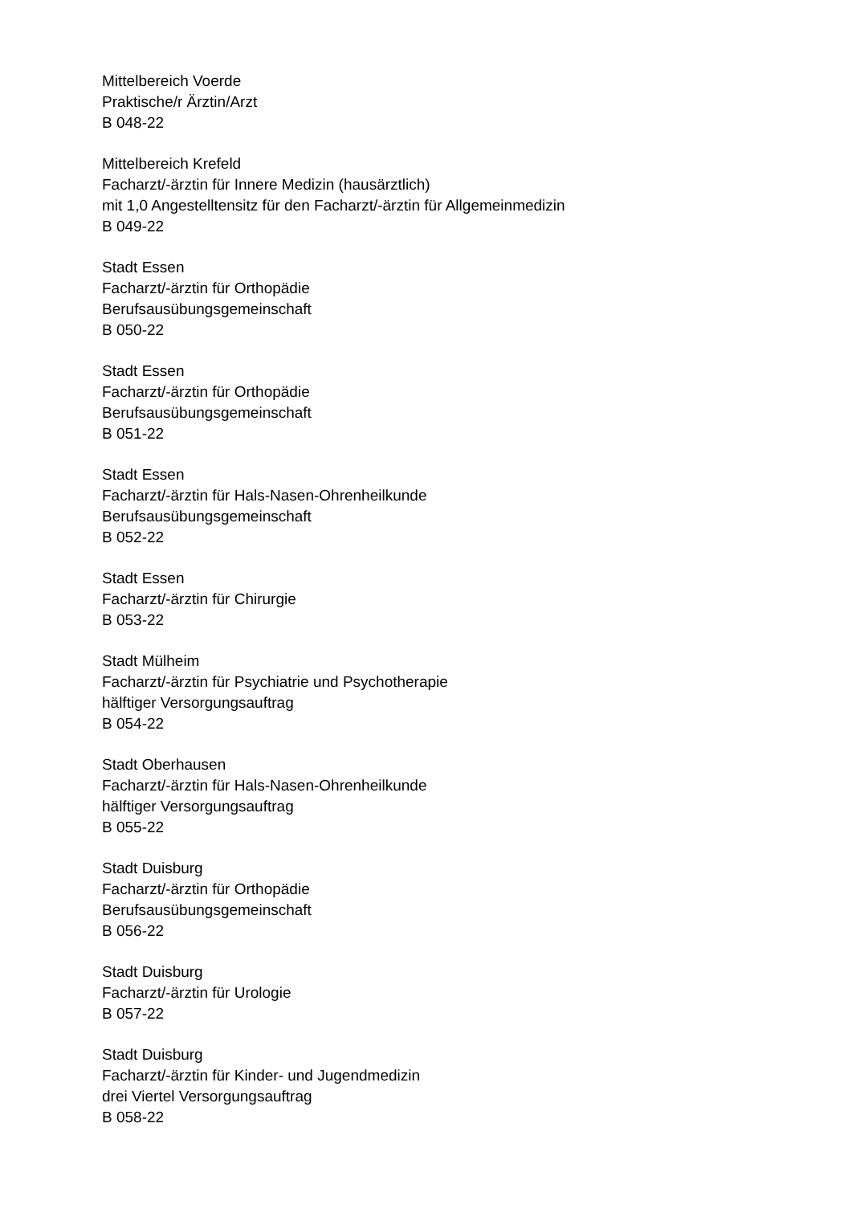Mittelbereich Voerde
Praktische/r Ärztin/Arzt
B 048-22
Mittelbereich Krefeld
Facharzt/-ärztin für Innere Medizin (hausärztlich)
mit 1,0 Angestelltensitz für den Facharzt/-ärztin für Allgemeinmedizin
B 049-22
Stadt Essen
Facharzt/-ärztin für Orthopädie
Berufsausübungsgemeinschaft
B 050-22
Stadt Essen
Facharzt/-ärztin für Orthopädie
Berufsausübungsgemeinschaft
B 051-22
Stadt Essen
Facharzt/-ärztin für Hals-Nasen-Ohrenheilkunde
Berufsausübungsgemeinschaft
B 052-22
Stadt Essen
Facharzt/-ärztin für Chirurgie
B 053-22
Stadt Mülheim
Facharzt/-ärztin für Psychiatrie und Psychotherapie
hälftiger Versorgungsauftrag
B 054-22
Stadt Oberhausen
Facharzt/-ärztin für Hals-Nasen-Ohrenheilkunde
hälftiger Versorgungsauftrag
B 055-22
Stadt Duisburg
Facharzt/-ärztin für Orthopädie
Berufsausübungsgemeinschaft
B 056-22
Stadt Duisburg
Facharzt/-ärztin für Urologie
B 057-22
Stadt Duisburg
Facharzt/-ärztin für Kinder- und Jugendmedizin
drei Viertel Versorgungsauftrag
B 058-22